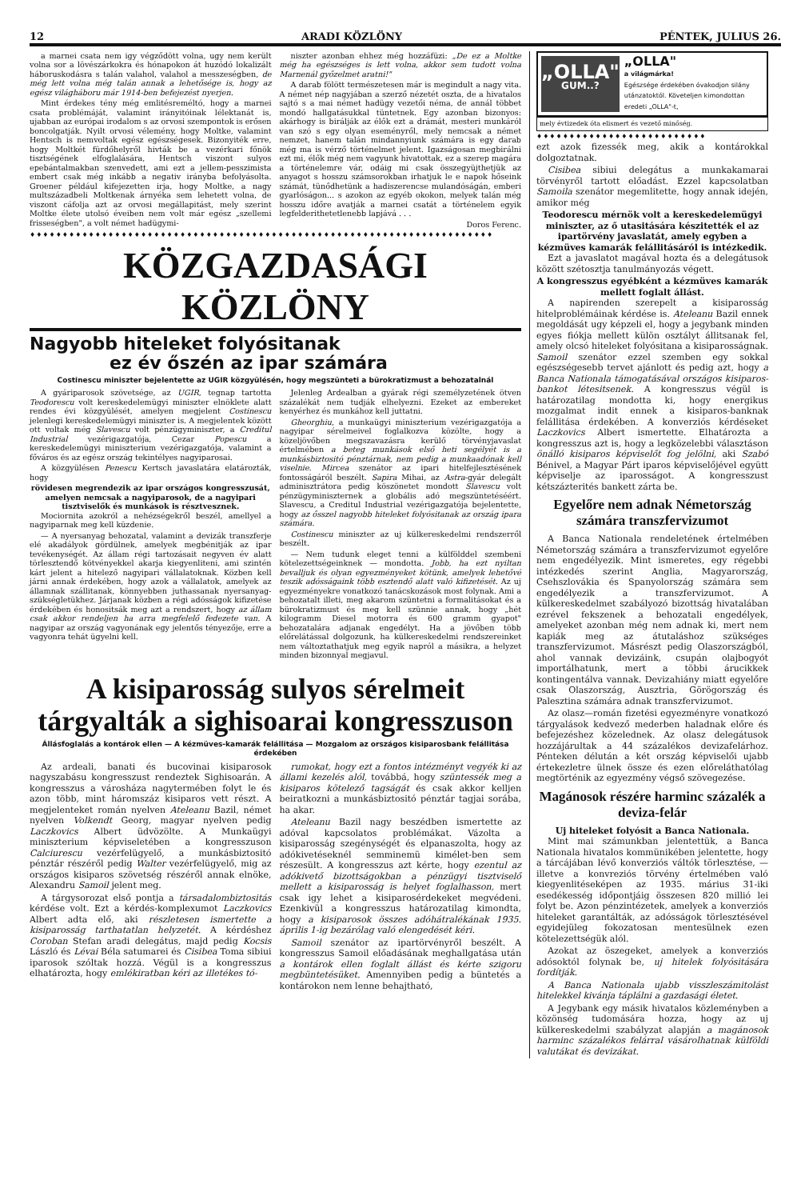12 ARADI KÖZLÖNY PÉNTEK, JULIUS 26.
a marnei csata nem igy végződött volna, ugy nem került volna sor a lövészárkokra és hónapokon át huzódó lokalizált háboruskodásra s talán valahol, valahol a messzeségben, de még lett volna még talán annak a lehetősége is, hogy az egész világháboru már 1914-ben befejezést nyerjen.
Mint érdekes tény még emlitésreméltó, hogy a marnei csata problémáját, valamint irányitóinak lélektanát is, ujabban az európai irodalom s az orvosi szempontok is erősen boncolgatják. Nyilt orvosi vélemény, hogy Moltke, valamint Hentsch is nemvoltak egész egészségesek. Bizonyiték erre, hogy Moltkét fürdőhelyről hivták be a vezérkari főnök tisztségének elfoglalására, Hentsch viszont sulyos epebántalmakban szenvedett, ami ezt a jellem-pesszimista embert csak még inkább a negativ irányba befolyásolta. Groener például kifejezetten irja, hogy Moltke, a nagy multszázadbeli Moltkenak árnyéka sem lehetett volna, de viszont cáfolja azt az orvosi megállapitást, mely szerint Moltke élete utolsó éveiben nem volt már egész „szellemi frisseségben", a volt német hadügymi-
niszter azonban ehhez még hozzáfüzi: „De ez a Moltke még ha egészséges is lett volna, akkor sem tudott volna Marnenál győzelmet aratni!"
A darab fölött természetesen már is megindult a nagy vita. A német nép nagyjában a szerző nézetét oszta, de a hivatalos sajtó s a mai német hadügy vezetői néma, de annál többet mondó hallgatásukkal tüntetnek. Egy azonban bizonyos: akárhogy is birálják az élők ezt a drámát, mesteri munkáról van szó s egy olyan eseményről, mely nemcsak a német nemzet, hanem talán mindannyiunk számára is egy darab még ma is vérző történelmet jelent. Igazságosan megbirálni ezt mi, élők még nem vagyunk hivatottak, ez a szerep magára a történelemre vár, odáig mi csak összegyüjthetjük az anyagot s hosszu számsorokban irhatjuk le e napok hőseink számát, tünődhetünk a hadiszerencse mulandóságán, emberi gyarlóságon... s azokon az egyéb okokon, melyek talán még hosszu időre avatják a marnei csatát a történelem egyik legfelderithetetlenebb lapjává . . .
Doros Ferenc.
♦♦♦♦♦♦♦♦♦♦♦♦♦♦♦♦♦♦♦♦♦♦♦♦♦♦♦♦♦♦♦♦♦♦♦♦♦♦♦♦♦♦♦♦♦♦♦♦♦♦♦♦♦♦♦♦♦♦♦♦♦♦♦♦♦♦♦♦♦♦♦
KÖZGAZDASÁGI KÖZLÖNY
Nagyobb hiteleket folyósitanak
ez év őszén az ipar számára
Costinescu miniszter bejelentette az UGIR közgyülésén, hogy megszünteti a bürokratizmust a behozatalnál
A gyáriparosok szövetsége, az UGIR, tegnap tartotta Teodorescu volt kereskedelemügyi miniszter elnöklete alatt rendes évi közgyülését, amelyen megjelent Costinescu jelenlegi kereskedelemügyi miniszter is. A megjelentek között ott voltak még Slavescu volt pénzügyminiszter, a Creditul Industrial vezérigazgatója, Cezar Popescu a kereskedelemügyi miniszterium vezérigazgatója, valamint a főváros és az egész ország tekintélyes nagyiparosai.
A közgyülésen Penescu Kertsch javaslatára elatározták, hogy
rövidesen megrendezik az ipar országos kongresszusát, amelyen nemcsak a nagyiparosok, de a nagyipari tisztviselők és munkások is résztvesznek.
Mociornita azokról a nehézségekről beszél, amellyel a nagyiparnak meg kell küzdenie.
— A nyersanyag behozatal, valamint a devizák transzferje elé akadályok gördülnek, amelyek megbénitják az ipar tevékenységét. Az állam régi tartozásait negyven év alatt törlesztendő kötvényekkel akarja kiegyenliteni, ami szintén kárt jelent a hitelező nagyipari vállalatoknak. Közben kell járni annak érdekében, hogy azok a vállalatok, amelyek az államnak szállitanak, könnyebben juthassanak nyersanyag-szükségletükhez. Járjanak közben a régi adósságok kifizetése érdekében és honositsák meg azt a rendszert, hogy az állam csak akkor rendeljen ha arra megfelelő fedezete van. A nagyipar az ország vagyonának egy jelentős tényezője, erre a vagyonra tehát ügyelni kell.
Jelenleg Ardealban a gyárak régi személyzetének ötven százalékát nem tudják elhelyezni. Ezeket az embereket kenyérhez és munkához kell juttatni.
Gheorghiu, a munkaügyi miniszterium vezérigazgatója a nagyipar sérelmeivel foglalkozva közölte, hogy a közeljövőben megszavazásra kerülő törvényjavaslat értelmében a beteg munkások első heti segélyét is a munkásbiztositó pénztárnak, nem pedig a munkaadónak kell viselnie. Mircea szenátor az ipari hitelfejlesztésének fontosságáról beszélt. Sapira Mihai, az Astra-gyár delegált adminisztrátora pedig köszönetet mondott Slavescu volt pénzügyminiszternek a globális adó megszüntetéséért. Slavescu, a Creditul Industrial vezérigazgatója bejelentette, hogy az ősszel nagyobb hiteleket folyósitanak az ország ipara számára.
Costinescu miniszter az uj külkereskedelmi rendszerről beszélt.
— Nem tudunk eleget tenni a külfölddel szembeni kötelezettségeinknek — mondotta. Jobb, ha ezt nyiltan bevalljuk és olyan egyezményeket kötünk, amelyek lehetővé teszik adósságaink több esztendő alatt való kifizetését. Az uj egyezményekre vonatkozó tanácskozások most folynak. Ami a behozatalt illeti, meg akarom szüntetni a formalitásokat és a bürokratizmust és meg kell szünnie annak, hogy „hét kilogramm Diesel motorra és 600 gramm gyapot" behozatalára adjanak engedélyt. Ha a jövőben több előrelátással dolgozunk, ha külkereskedelmi rendszereinket nem változtathatjuk meg egyik napról a másikra, a helyzet minden bizonnyal megjavul.
A kisiparosság sulyos sérelmeit
tárgyalták a sighisoarai kongresszuson
Állásfoglalás a kontárok ellen — A kézmüves-kamarák felállitása — Mozgalom az országos kisiparosbank felállitása érdekében
Az ardeali, banati és bucovinai kisiparosok nagyszabásu kongresszust rendeztek Sighisoarán. A kongresszus a városháza nagytermében folyt le és azon több, mint háromszáz kisiparos vett részt. A megjelenteket román nyelven Ateleanu Bazil, német nyelven Volkendt Georg, magyar nyelven pedig Laczkovics Albert üdvözölte. A Munkaügyi miniszterium képviseletében a kongresszuson Calciurescu vezérfelügyelő, a munkásbiztositó pénztár részéről pedig Walter vezérfelügyelő, mig az országos kisiparos szövetség részéről annak elnöke, Alexandru Samoil jelent meg.
A tárgysorozat első pontja a társadalombiztositás kérdése volt. Ezt a kérdés-komplexumot Laczkovics Albert adta elő, aki részletesen ismertette a kisiparosság tarthatatlan helyzetét. A kérdéshez Coroban Stefan aradi delegátus, majd pedig Kocsis László és Lévai Béla satumarei és Cisibea Toma sibiui iparosok szóltak hozzá. Végül is a kongresszus elhatározta, hogy emlékiratban kéri az illetékes tó-
rumokat, hogy ezt a fontos intézményt vegyék ki az állami kezelés alól, továbbá, hogy szüntessék meg a kisiparos kötelező tagságát és csak akkor kelljen beiratkozni a munkásbiztositó pénztár tagjai sorába, ha akar.
Ateleanu Bazil nagy beszédben ismertette az adóval kapcsolatos problémákat. Vázolta a kisiparosság szegénységét és elpanaszolta, hogy az adókivetéseknél semminemü kimélet-ben sem részesült. A kongresszus azt kérte, hogy ezentul az adókivető bizottságokban a pénzügyi tisztviselő mellett a kisiparosság is helyet foglalhasson, mert csak igy lehet a kisiparosérdekeket megvédeni. Ezenkivül a kongresszus határozatilag kimondta, hogy a kisiparosok összes adóhátralékának 1935. április 1-ig bezárólag való elengedését kéri.
Samoil szenátor az ipartörvényről beszélt. A kongresszus Samoil előadásának meghallgatása után a kontárok ellen foglalt állást és kérte szigoru megbüntetésüket. Amennyiben pedig a büntetés a kontárokon nem lenne behajtható,
„OLLA"
GUM..?
„OLLA"
a világmárka!
Egészsége érdekében óvakodjon silány utánzatoktól. Követeljen kimondottan eredeti „OLLA"-t,
mely évtizedek óta elismert és vezető minőség.
♦♦♦♦♦♦♦♦♦♦♦♦♦♦♦♦♦♦♦♦♦♦♦♦♦♦
ezt azok fizessék meg, akik a kontárokkal dolgoztatnak.
Cisibea sibiui delegátus a munkakamarai törvényről tartott előadást. Ezzel kapcsolatban Samoila szenátor megemlitette, hogy annak idején, amikor még
Teodorescu mérnök volt a kereskedelemügyi miniszter, az ő utasitására készitették el az ipartörvény javaslatát, amely egyben a kézmüves kamarák felállitásáról is intézkedik.
Ezt a javaslatot magával hozta és a delegátusok között szétosztja tanulmányozás végett.
A kongresszus egyébként a kézmüves kamarák mellett foglalt állást.
A napirenden szerepelt a kisiparosság hitelproblémáinak kérdése is. Ateleanu Bazil ennek megoldását ugy képzeli el, hogy a jegybank minden egyes fiókja mellett külön osztályt állitsanak fel, amely olcsó hiteleket folyósitana a kisiparosságnak. Samoil szenátor ezzel szemben egy sokkal egészségesebb tervet ajánlott és pedig azt, hogy a Banca Nationala támogatásával országos kisiparos-bankot létesitsenek. A kongresszus végül is határozatilag mondotta ki, hogy energikus mozgalmat indit ennek a kisiparos-banknak felállitása érdekében. A konverziós kérdéseket Laczkovics Albert ismertette. Elhatározta a kongresszus azt is, hogy a legközelebbi választáson önálló kisiparos képviselőt fog jelölni, aki Szabó Bénivel, a Magyar Párt iparos képviselőjével együtt képviselje az iparosságot. A kongresszust kétszázterités bankett zárta be.
Egyelőre nem adnak Németország számára transzfervizumot
A Banca Nationala rendeletének értelmében Németország számára a transzfervizumot egyelőre nem engedélyezik. Mint ismeretes, egy régebbi intézkedés szerint Anglia, Magyarország, Csehszlovákia és Spanyolország számára sem engedélyezik a transzfervizumot. A külkereskedelmet szabályozó bizottság hivatalában ezrével fekszenek a behozatali engedélyek, amelyeket azonban még nem adnak ki, mert nem kapiák meg az átutaláshoz szükséges transzfervizumot. Másrészt pedig Olaszországból, ahol vannak devizáink, csupán olajbogyót importálhatunk, mert a többi árucikkek kontingentálva vannak. Devizahiány miatt egyelőre csak Olaszország, Ausztria, Görögország és Palesztina számára adnak transzfervizumot.
Az olasz—román fizetési egyezményre vonatkozó tárgyalások kedvező mederben haladnak előre és befejezéshez közelednek. Az olasz delegátusok hozzájárultak a 44 százalékos devizafelárhoz. Pénteken délután a két ország képviselői ujabb értekezletre ülnek össze és ezen előreláthatólag megtörténik az egyezmény végső szövegezése.
Magánosok részére harminc százalék a deviza-felár
Uj hiteleket folyósit a Banca Nationala.
Mint mai számunkban jelentettük, a Banca Nationala hivatalos kommünikében jelentette, hogy a tárcájában lévő konverziós váltók törlesztése, — illetve a konvreziós törvény értelmében való kiegyenlitéseképen az 1935. márius 31-iki esedékesség időpontjáig összesen 820 millió lei folyt be. Azon pénzintézetek, amelyek a konverziós hiteleket garantálták, az adósságok törlesztésével egyidejüleg fokozatosan mentesülnek ezen kötelezettségük alól.
Azokat az öszegeket, amelyek a konverziós adósoktól folynak be, uj hitelek folyósitására fordítják.
A Banca Nationala ujabb visszleszámitolást hitelekkel kivánja táplálni a gazdasági életet.
A Jegybank egy másik hivatalos közleményben a közönség tudomására hozza, hogy az uj külkereskedelmi szabályzat alapján a magánosok harminc százalékos felárral vásárolhatnak külföldi valutákat és devizákat.